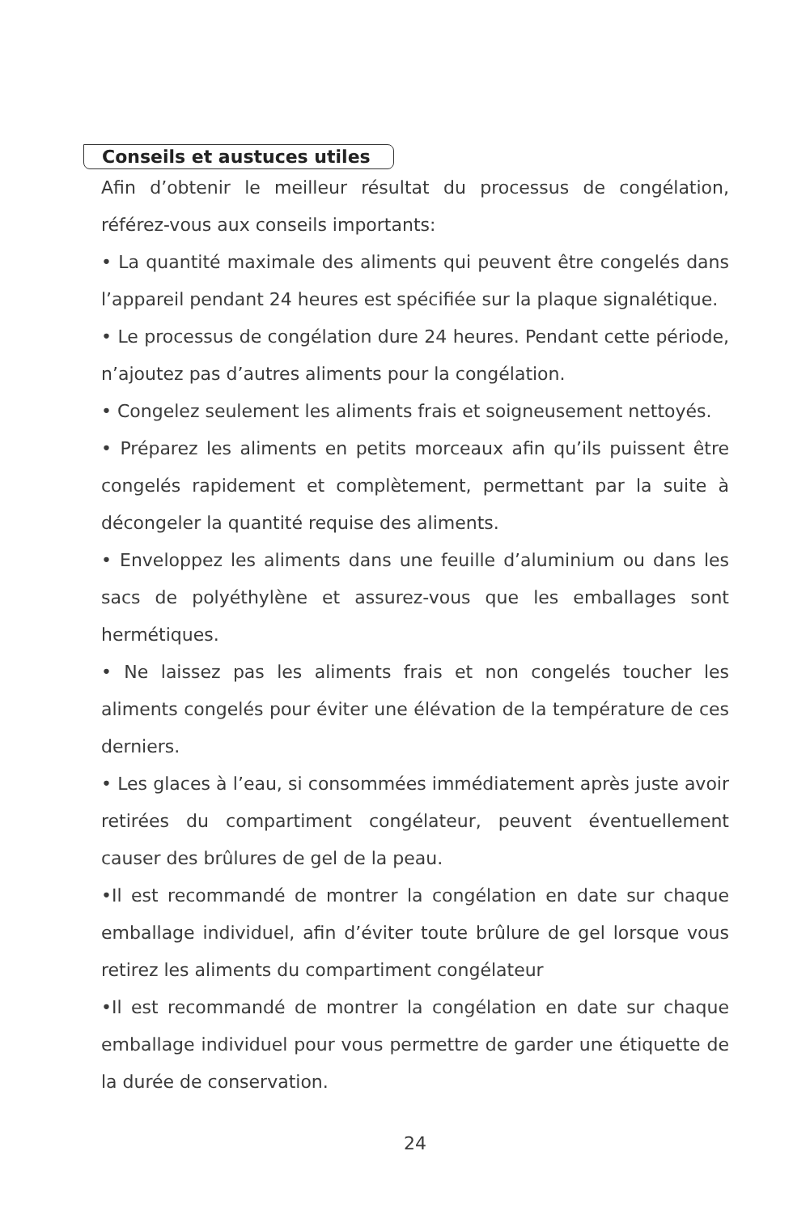Conseils et austuces utiles
Afin d’obtenir le meilleur résultat du processus de congélation, référez-vous aux conseils importants:
• La quantité maximale des aliments qui peuvent être congelés dans l’appareil pendant 24 heures est spécifiée sur la plaque signalétique.
• Le processus de congélation dure 24 heures. Pendant cette période, n’ajoutez pas d’autres aliments pour la congélation.
• Congelez seulement les aliments frais et soigneusement nettoyés.
• Préparez les aliments en petits morceaux afin qu’ils puissent être congelés rapidement et complètement, permettant par la suite à décongeler la quantité requise des aliments.
• Enveloppez les aliments dans une feuille d’aluminium ou dans les sacs de polyéthylène et assurez-vous que les emballages sont hermétiques.
• Ne laissez pas les aliments frais et non congelés toucher les aliments congelés pour éviter une élévation de la température de ces derniers.
• Les glaces à l’eau, si consommées immédiatement après juste avoir retirées du compartiment congélateur, peuvent éventuellement causer des brûlures de gel de la peau.
•Il est recommandé de montrer la congélation en date sur chaque emballage individuel, afin d’éviter toute brûlure de gel lorsque vous retirez les aliments du compartiment congélateur
•Il est recommandé de montrer la congélation en date sur chaque emballage individuel pour vous permettre de garder une étiquette de la durée de conservation.
24